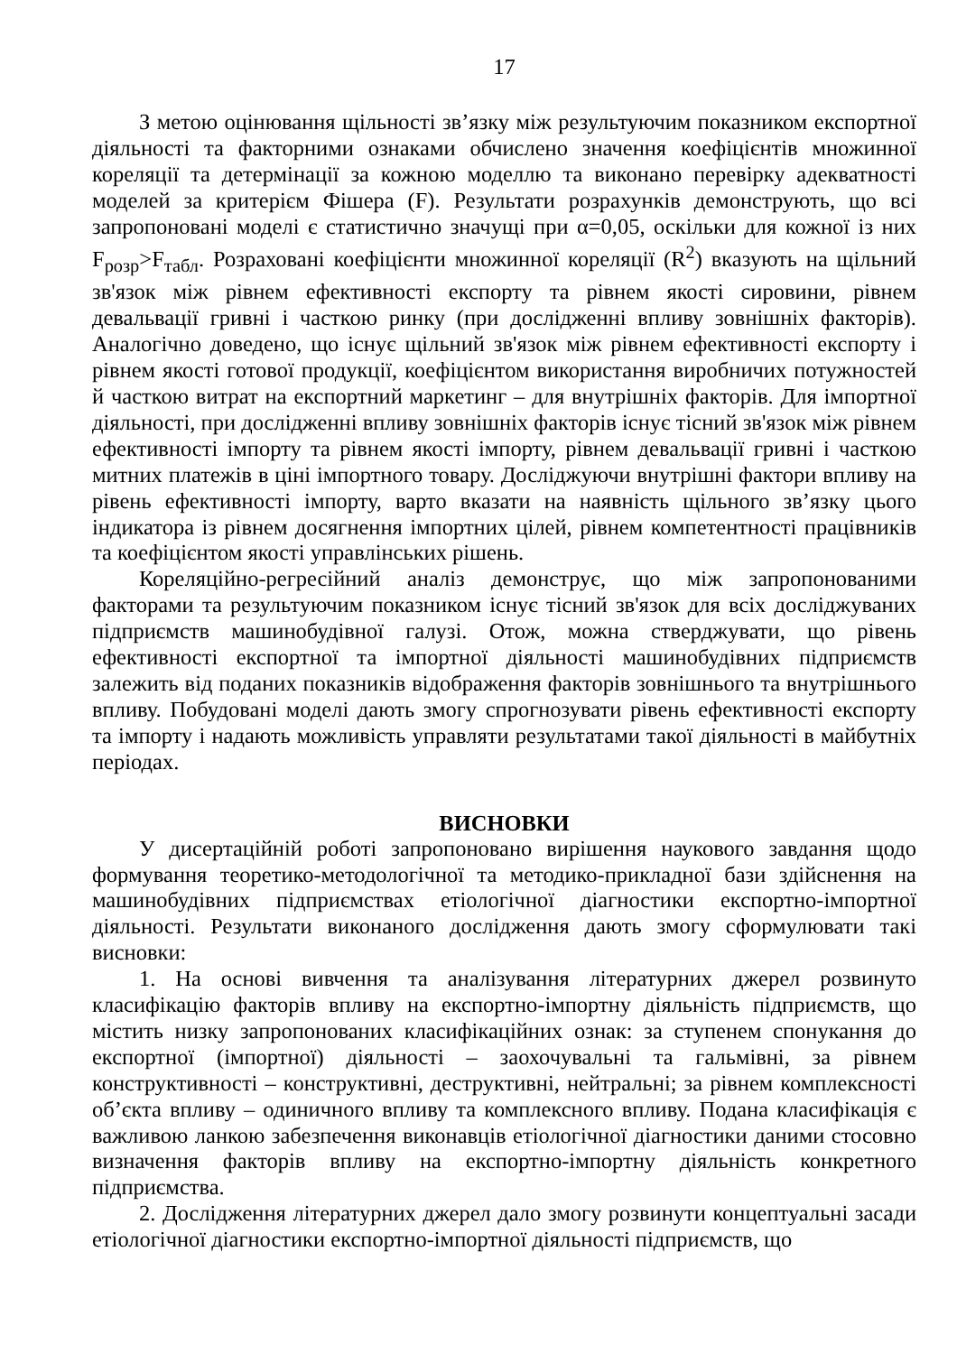17
З метою оцінювання щільності зв’язку між результуючим показником експортної діяльності та факторними ознаками обчислено значення коефіцієнтів множинної кореляції та детермінації за кожною моделлю та виконано перевірку адекватності моделей за критерієм Фішера (F). Результати розрахунків демонструють, що всі запропоновані моделі є статистично значущі при α=0,05, оскільки для кожної із них F<sub>розр</sub>>F<sub>табл</sub>. Розраховані коефіцієнти множинної кореляції (R<sup>2</sup>) вказують на щільний зв'язок між рівнем ефективності експорту та рівнем якості сировини, рівнем девальвації гривні і часткою ринку (при дослідженні впливу зовнішніх факторів). Аналогічно доведено, що існує щільний зв'язок між рівнем ефективності експорту і рівнем якості готової продукції, коефіцієнтом використання виробничих потужностей й часткою витрат на експортний маркетинг – для внутрішніх факторів. Для імпортної діяльності, при дослідженні впливу зовнішніх факторів існує тісний зв'язок між рівнем ефективності імпорту та рівнем якості імпорту, рівнем девальвації гривні і часткою митних платежів в ціні імпортного товару. Досліджуючи внутрішні фактори впливу на рівень ефективності імпорту, варто вказати на наявність щільного зв’язку цього індикатора із рівнем досягнення імпортних цілей, рівнем компетентності працівників та коефіцієнтом якості управлінських рішень.
Кореляційно-регресійний аналіз демонструє, що між запропонованими факторами та результуючим показником існує тісний зв'язок для всіх досліджуваних підприємств машинобудівної галузі. Отож, можна стверджувати, що рівень ефективності експортної та імпортної діяльності машинобудівних підприємств залежить від поданих показників відображення факторів зовнішнього та внутрішнього впливу. Побудовані моделі дають змогу спрогнозувати рівень ефективності експорту та імпорту і надають можливість управляти результатами такої діяльності в майбутніх періодах.
ВИСНОВКИ
У дисертаційній роботі запропоновано вирішення наукового завдання щодо формування теоретико-методологічної та методико-прикладної бази здійснення на машинобудівних підприємствах етіологічної діагностики експортно-імпортної діяльності. Результати виконаного дослідження дають змогу сформулювати такі висновки:
1. На основі вивчення та аналізування літературних джерел розвинуто класифікацію факторів впливу на експортно-імпортну діяльність підприємств, що містить низку запропонованих класифікаційних ознак: за ступенем спонукання до експортної (імпортної) діяльності – заохочувальні та гальмівні, за рівнем конструктивності – конструктивні, деструктивні, нейтральні; за рівнем комплексності об’єкта впливу – одиничного впливу та комплексного впливу. Подана класифікація є важливою ланкою забезпечення виконавців етіологічної діагностики даними стосовно визначення факторів впливу на експортно-імпортну діяльність конкретного підприємства.
2. Дослідження літературних джерел дало змогу розвинути концептуальні засади етіологічної діагностики експортно-імпортної діяльності підприємств, що